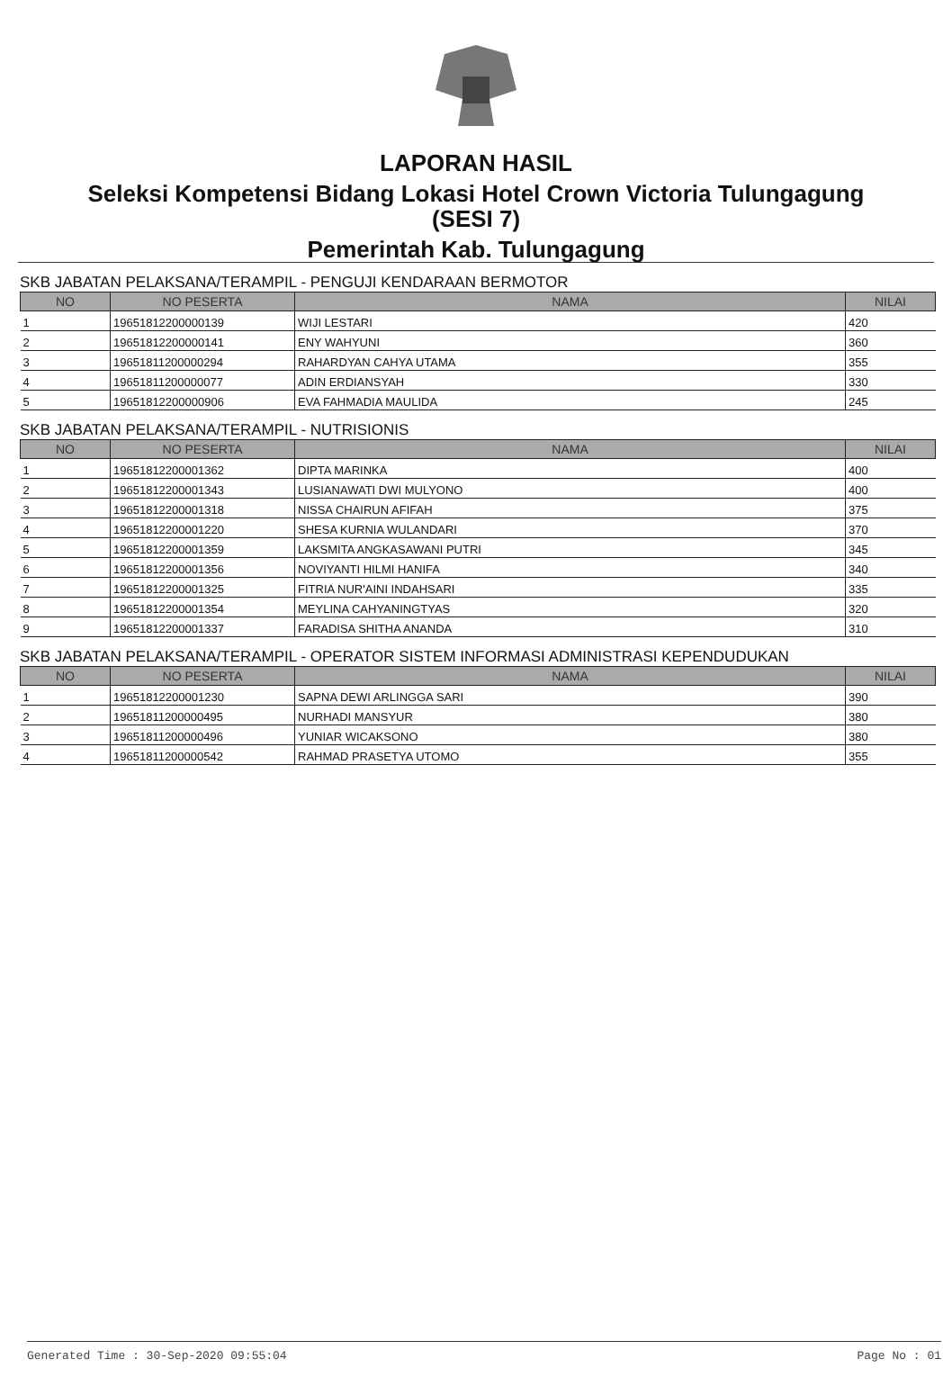LAPORAN HASIL
Seleksi Kompetensi Bidang Lokasi Hotel Crown Victoria Tulungagung
(SESI 7)
Pemerintah Kab. Tulungagung
SKB JABATAN PELAKSANA/TERAMPIL - PENGUJI KENDARAAN BERMOTOR
| NO | NO PESERTA | NAMA | NILAI |
| --- | --- | --- | --- |
| 1 | 19651812200000139 | WIJI LESTARI | 420 |
| 2 | 19651812200000141 | ENY WAHYUNI | 360 |
| 3 | 19651811200000294 | RAHARDYAN CAHYA UTAMA | 355 |
| 4 | 19651811200000077 | ADIN ERDIANSYAH | 330 |
| 5 | 19651812200000906 | EVA FAHMADIA MAULIDA | 245 |
SKB JABATAN PELAKSANA/TERAMPIL - NUTRISIONIS
| NO | NO PESERTA | NAMA | NILAI |
| --- | --- | --- | --- |
| 1 | 19651812200001362 | DIPTA MARINKA | 400 |
| 2 | 19651812200001343 | LUSIANAWATI DWI MULYONO | 400 |
| 3 | 19651812200001318 | NISSA CHAIRUN AFIFAH | 375 |
| 4 | 19651812200001220 | SHESA KURNIA WULANDARI | 370 |
| 5 | 19651812200001359 | LAKSMITA ANGKASAWANI PUTRI | 345 |
| 6 | 19651812200001356 | NOVIYANTI HILMI HANIFA | 340 |
| 7 | 19651812200001325 | FITRIA NUR'AINI INDAHSARI | 335 |
| 8 | 19651812200001354 | MEYLINA CAHYANINGTYAS | 320 |
| 9 | 19651812200001337 | FARADISA SHITHA ANANDA | 310 |
SKB JABATAN PELAKSANA/TERAMPIL - OPERATOR SISTEM INFORMASI ADMINISTRASI KEPENDUDUKAN
| NO | NO PESERTA | NAMA | NILAI |
| --- | --- | --- | --- |
| 1 | 19651812200001230 | SAPNA DEWI ARLINGGA SARI | 390 |
| 2 | 19651811200000495 | NURHADI MANSYUR | 380 |
| 3 | 19651811200000496 | YUNIAR WICAKSONO | 380 |
| 4 | 19651811200000542 | RAHMAD PRASETYA UTOMO | 355 |
Generated Time : 30-Sep-2020 09:55:04 Page No : 01